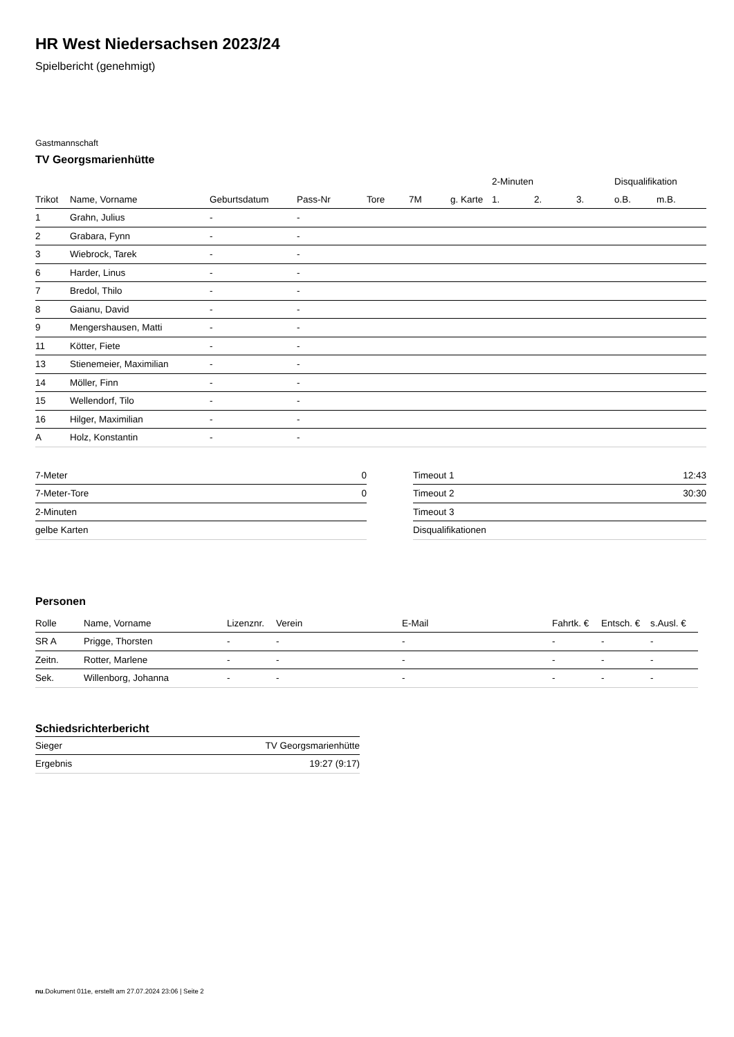HR West Niedersachsen 2023/24
Spielbericht (genehmigt)
Gastmannschaft
TV Georgsmarienhütte
| | | | | | | | 2-Minuten | | | Disqualifikation | |
| --- | --- | --- | --- | --- | --- | --- | --- | --- | --- | --- | --- |
| Trikot | Name, Vorname | Geburtsdatum | Pass-Nr | Tore | 7M | g. Karte | 1. | 2. | 3. | o.B. | m.B. |
| 1 | Grahn, Julius | - | - | | | | | | | | |
| 2 | Grabara, Fynn | - | - | | | | | | | | |
| 3 | Wiebrock, Tarek | - | - | | | | | | | | |
| 6 | Harder, Linus | - | - | | | | | | | | |
| 7 | Bredol, Thilo | - | - | | | | | | | | |
| 8 | Gaianu, David | - | - | | | | | | | | |
| 9 | Mengershausen, Matti | - | - | | | | | | | | |
| 11 | Kötter, Fiete | - | - | | | | | | | | |
| 13 | Stienemeier, Maximilian | - | - | | | | | | | | |
| 14 | Möller, Finn | - | - | | | | | | | | |
| 15 | Wellendorf, Tilo | - | - | | | | | | | | |
| 16 | Hilger, Maximilian | - | - | | | | | | | | |
| A | Holz, Konstantin | - | - | | | | | | | | |
| 7-Meter | 0 |
| 7-Meter-Tore | 0 |
| 2-Minuten | |
| gelbe Karten | |
| Timeout 1 | 12:43 |
| Timeout 2 | 30:30 |
| Timeout 3 | |
| Disqualifikationen | |
Personen
| Rolle | Name, Vorname | Lizenznr. | Verein | E-Mail | Fahrtk. € | Entsch. € | s.Ausl. € |
| --- | --- | --- | --- | --- | --- | --- | --- |
| SR A | Prigge, Thorsten | - | - | - | - | - | - |
| Zeitn. | Rotter, Marlene | - | - | - | - | - | - |
| Sek. | Willenborg, Johanna | - | - | - | - | - | - |
Schiedsrichterbericht
| Sieger | TV Georgsmarienhütte |
| Ergebnis | 19:27 (9:17) |
nu.Dokument 011e, erstellt am 27.07.2024 23:06 | Seite 2